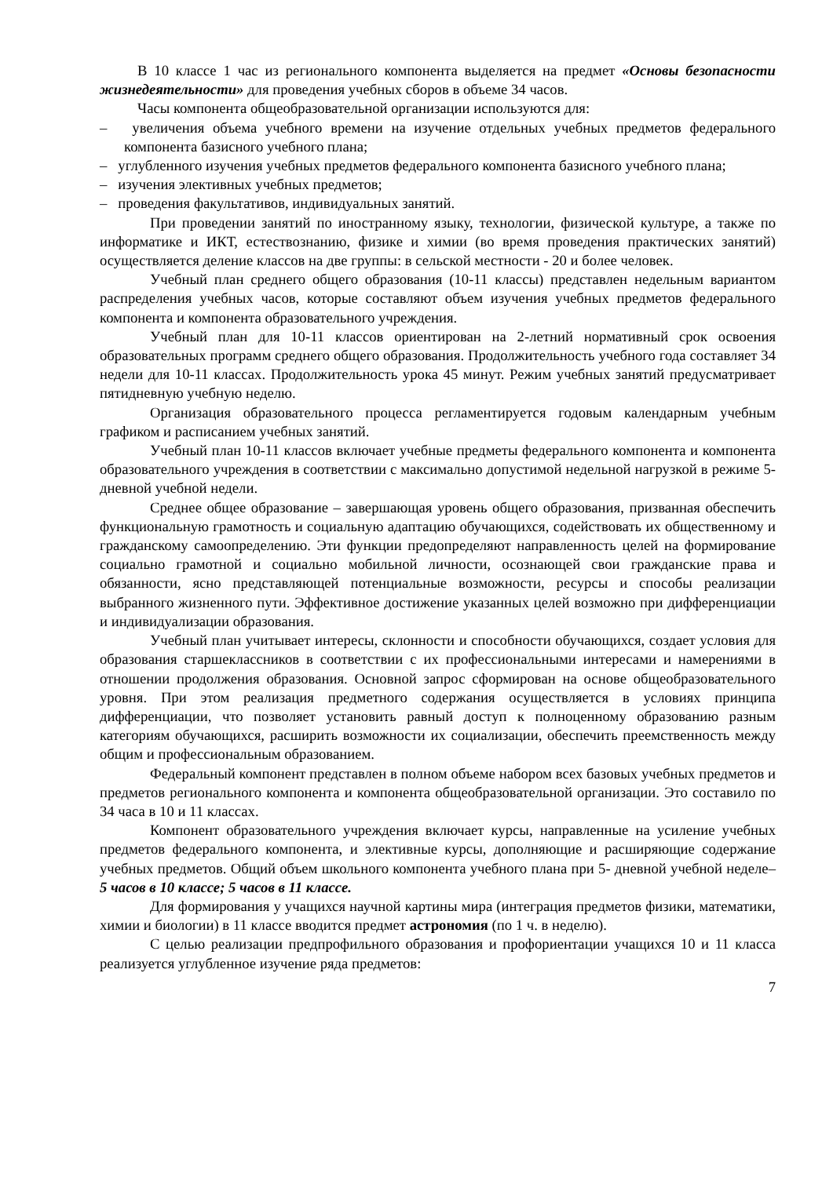В 10 классе 1 час из регионального компонента выделяется на предмет «Основы безопасности жизнедеятельности» для проведения учебных сборов в объеме 34 часов.
Часы компонента общеобразовательной организации используются для:
– увеличения объема учебного времени на изучение отдельных учебных предметов федерального компонента базисного учебного плана;
– углубленного изучения учебных предметов федерального компонента базисного учебного плана;
– изучения элективных учебных предметов;
– проведения факультативов, индивидуальных занятий.
При проведении занятий по иностранному языку, технологии, физической культуре, а также по информатике и ИКТ, естествознанию, физике и химии (во время проведения практических занятий) осуществляется деление классов на две группы: в сельской местности - 20 и более человек.
Учебный план среднего общего образования (10-11 классы) представлен недельным вариантом распределения учебных часов, которые составляют объем изучения учебных предметов федерального компонента и компонента образовательного учреждения.
Учебный план для 10-11 классов ориентирован на 2-летний нормативный срок освоения образовательных программ среднего общего образования. Продолжительность учебного года составляет 34 недели для 10-11 классах. Продолжительность урока 45 минут. Режим учебных занятий предусматривает пятидневную учебную неделю.
Организация образовательного процесса регламентируется годовым календарным учебным графиком и расписанием учебных занятий.
Учебный план 10-11 классов включает учебные предметы федерального компонента и компонента образовательного учреждения в соответствии с максимально допустимой недельной нагрузкой в режиме 5-дневной учебной недели.
Среднее общее образование – завершающая уровень общего образования, призванная обеспечить функциональную грамотность и социальную адаптацию обучающихся, содействовать их общественному и гражданскому самоопределению. Эти функции предопределяют направленность целей на формирование социально грамотной и социально мобильной личности, осознающей свои гражданские права и обязанности, ясно представляющей потенциальные возможности, ресурсы и способы реализации выбранного жизненного пути. Эффективное достижение указанных целей возможно при дифференциации и индивидуализации образования.
Учебный план учитывает интересы, склонности и способности обучающихся, создает условия для образования старшеклассников в соответствии с их профессиональными интересами и намерениями в отношении продолжения образования. Основной запрос сформирован на основе общеобразовательного уровня. При этом реализация предметного содержания осуществляется в условиях принципа дифференциации, что позволяет установить равный доступ к полноценному образованию разным категориям обучающихся, расширить возможности их социализации, обеспечить преемственность между общим и профессиональным образованием.
Федеральный компонент представлен в полном объеме набором всех базовых учебных предметов и предметов регионального компонента и компонента общеобразовательной организации. Это составило по 34 часа в 10 и 11 классах.
Компонент образовательного учреждения включает курсы, направленные на усиление учебных предметов федерального компонента, и элективные курсы, дополняющие и расширяющие содержание учебных предметов. Общий объем школьного компонента учебного плана при 5- дневной учебной неделе– 5 часов в 10 классе; 5 часов в 11 классе.
Для формирования у учащихся научной картины мира (интеграция предметов физики, математики, химии и биологии) в 11 классе вводится предмет астрономия (по 1 ч. в неделю).
С целью реализации предпрофильного образования и профориентации учащихся 10 и 11 класса реализуется углубленное изучение ряда предметов:
7